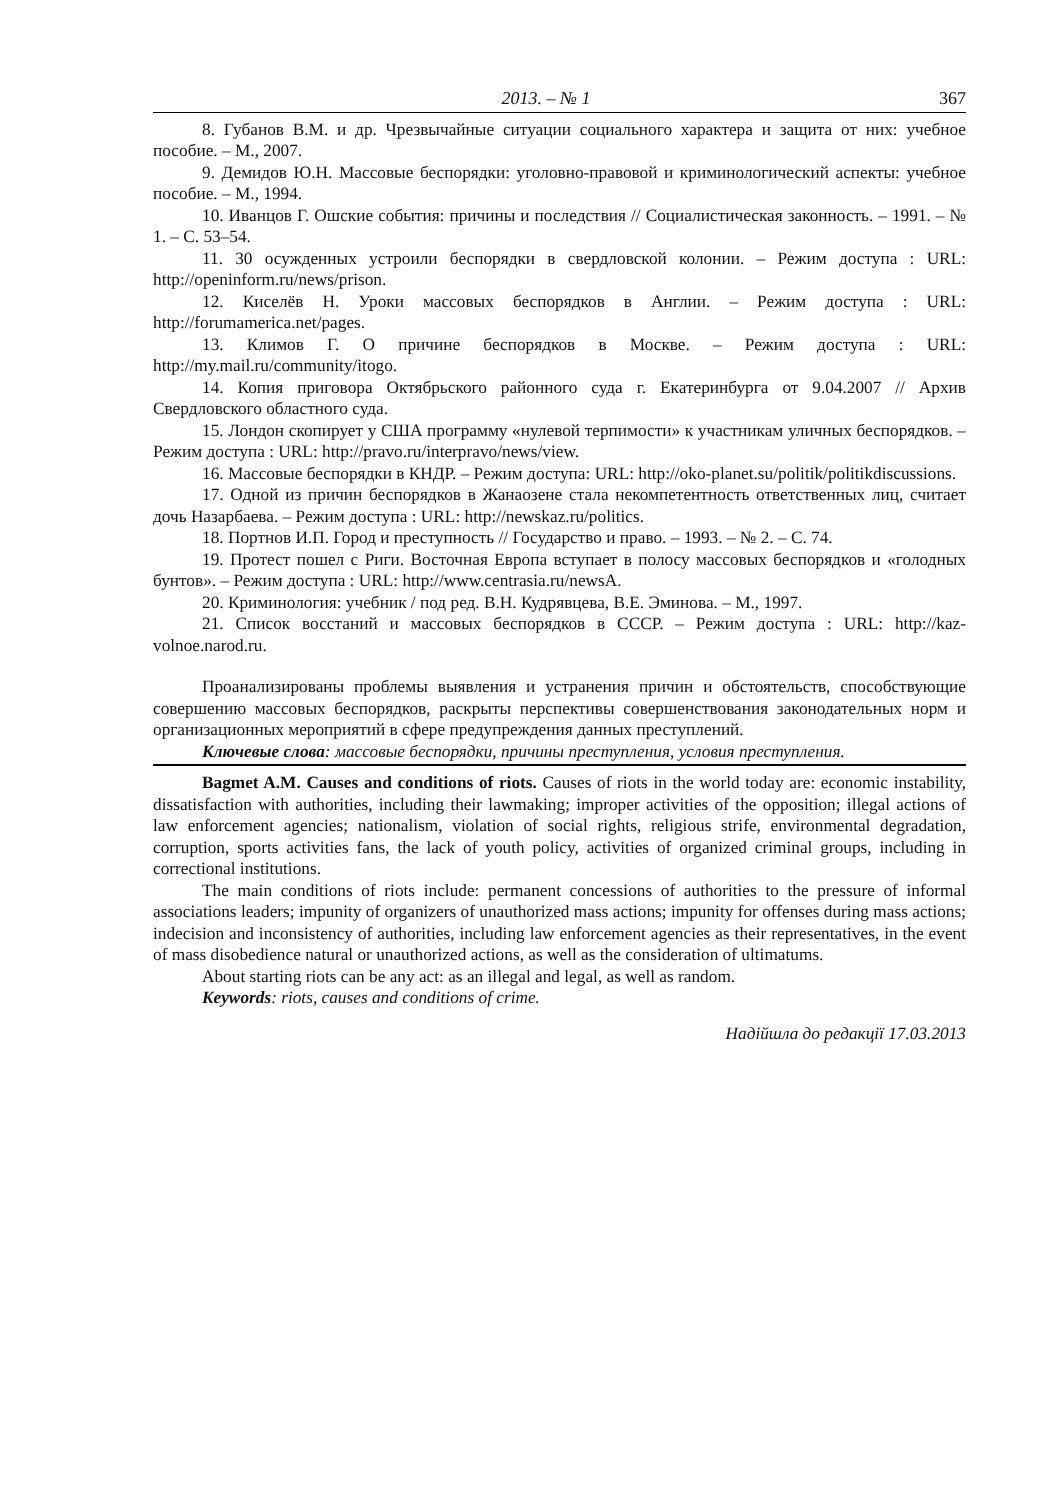2013. – № 1 367
8. Губанов В.М. и др. Чрезвычайные ситуации социального характера и защита от них: учебное пособие. – М., 2007.
9. Демидов Ю.Н. Массовые беспорядки: уголовно-правовой и криминологический аспекты: учебное пособие. – М., 1994.
10. Иванцов Г. Ошские события: причины и последствия // Социалистическая законность. – 1991. – № 1. – С. 53–54.
11. 30 осужденных устроили беспорядки в свердловской колонии. – Режим доступа : URL: http://openinform.ru/news/prison.
12. Киселёв Н. Уроки массовых беспорядков в Англии. – Режим доступа : URL: http://forumamerica.net/pages.
13. Климов Г. О причине беспорядков в Москве. – Режим доступа : URL: http://my.mail.ru/community/itogo.
14. Копия приговора Октябрьского районного суда г. Екатеринбурга от 9.04.2007 // Архив Свердловского областного суда.
15. Лондон скопирует у США программу «нулевой терпимости» к участникам уличных беспорядков. – Режим доступа : URL: http://pravo.ru/interpravo/news/view.
16. Массовые беспорядки в КНДР. – Режим доступа: URL: http://oko-planet.su/politik/politikdiscussions.
17. Одной из причин беспорядков в Жанаозене стала некомпетентность ответственных лиц, считает дочь Назарбаева. – Режим доступа : URL: http://newskaz.ru/politics.
18. Портнов И.П. Город и преступность // Государство и право. – 1993. – № 2. – С. 74.
19. Протест пошел с Риги. Восточная Европа вступает в полосу массовых беспорядков и «голодных бунтов». – Режим доступа : URL: http://www.centrasia.ru/newsA.
20. Криминология: учебник / под ред. В.Н. Кудрявцева, В.Е. Эминова. – М., 1997.
21. Список восстаний и массовых беспорядков в СССР. – Режим доступа : URL: http://kaz-volnoe.narod.ru.
Проанализированы проблемы выявления и устранения причин и обстоятельств, способствующие совершению массовых беспорядков, раскрыты перспективы совершенствования законодательных норм и организационных мероприятий в сфере предупреждения данных преступлений.
Ключевые слова: массовые беспорядки, причины преступления, условия преступления.
Bagmet A.M. Causes and conditions of riots. Causes of riots in the world today are: economic instability, dissatisfaction with authorities, including their lawmaking; improper activities of the opposition; illegal actions of law enforcement agencies; nationalism, violation of social rights, religious strife, environmental degradation, corruption, sports activities fans, the lack of youth policy, activities of organized criminal groups, including in correctional institutions.
The main conditions of riots include: permanent concessions of authorities to the pressure of informal associations leaders; impunity of organizers of unauthorized mass actions; impunity for offenses during mass actions; indecision and inconsistency of authorities, including law enforcement agencies as their representatives, in the event of mass disobedience natural or unauthorized actions, as well as the consideration of ultimatums.
About starting riots can be any act: as an illegal and legal, as well as random.
Keywords: riots, causes and conditions of crime.
Надійшла до редакції 17.03.2013